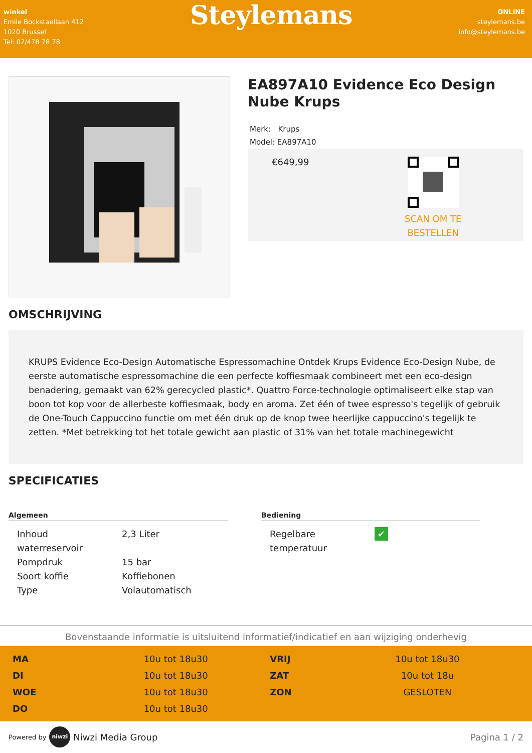winkel
Emile Bockstaellaan 412
1020 Brussel
Tel: 02/478 78 78
Steylemans
ONLINE
steylemans.be
info@steylemans.be
EA897A10 Evidence Eco Design Nube Krups
Merk: Krups
Model: EA897A10
€649,99
SCAN OM TE
BESTELLEN
OMSCHRIJVING
KRUPS Evidence Eco-Design Automatische Espressomachine Ontdek Krups Evidence Eco-Design Nube, de eerste automatische espressomachine die een perfecte koffiesmaak combineert met een eco-design benadering, gemaakt van 62% gerecycled plastic*. Quattro Force-technologie optimaliseert elke stap van boon tot kop voor de allerbeste koffiesmaak, body en aroma. Zet één of twee espresso's tegelijk of gebruik de One-Touch Cappuccino functie om met één druk op de knop twee heerlijke cappuccino's tegelijk te zetten. *Met betrekking tot het totale gewicht aan plastic of 31% van het totale machinegewicht
SPECIFICATIES
Algemeen
| Inhoud waterreservoir | 2,3 Liter |
| Pompdruk | 15 bar |
| Soort koffie | Koffiebonen |
| Type | Volautomatisch |
Bediening
| Regelbare temperatuur | ✔ |
Bovenstaande informatie is uitsluitend informatief/indicatief en aan wijziging onderhevig
| MA | 10u tot 18u30 | VRIJ | 10u tot 18u30 |
| DI | 10u tot 18u30 | ZAT | 10u tot 18u |
| WOE | 10u tot 18u30 | ZON | GESLOTEN |
| DO | 10u tot 18u30 | | |
Powered by niwzi Niwzi Media Group
Pagina 1 / 2